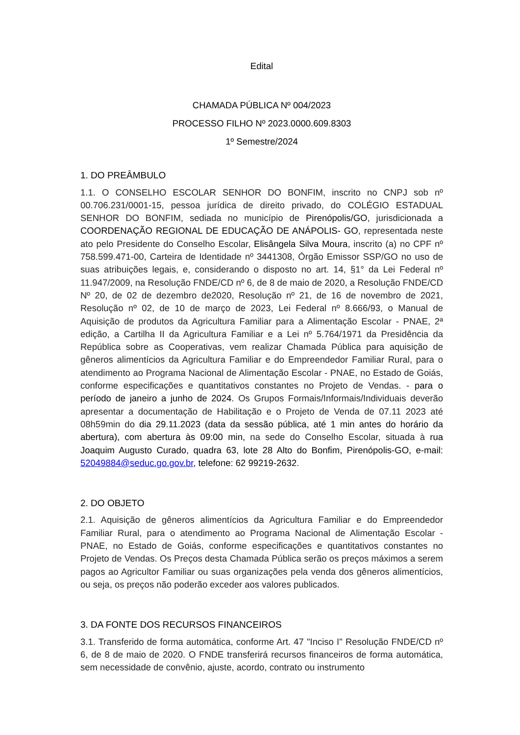Edital
CHAMADA PÚBLICA Nº 004/2023
PROCESSO FILHO Nº 2023.0000.609.8303
1º Semestre/2024
1. DO PREÂMBULO
1.1. O CONSELHO ESCOLAR SENHOR DO BONFIM, inscrito no CNPJ sob nº 00.706.231/0001-15, pessoa jurídica de direito privado, do COLÉGIO ESTADUAL SENHOR DO BONFIM, sediada no município de Pirenópolis/GO, jurisdicionada a COORDENAÇÃO REGIONAL DE EDUCAÇÃO DE ANÁPOLIS- GO, representada neste ato pelo Presidente do Conselho Escolar, Elisângela Silva Moura, inscrito (a) no CPF nº 758.599.471-00, Carteira de Identidade nº 3441308, Órgão Emissor SSP/GO no uso de suas atribuições legais, e, considerando o disposto no art. 14, §1° da Lei Federal nº 11.947/2009, na Resolução FNDE/CD nº 6, de 8 de maio de 2020, a Resolução FNDE/CD Nº 20, de 02 de dezembro de2020, Resolução nº 21, de 16 de novembro de 2021, Resolução nº 02, de 10 de março de 2023, Lei Federal nº 8.666/93, o Manual de Aquisição de produtos da Agricultura Familiar para a Alimentação Escolar - PNAE, 2ª edição, a Cartilha II da Agricultura Familiar e a Lei nº 5.764/1971 da Presidência da República sobre as Cooperativas, vem realizar Chamada Pública para aquisição de gêneros alimentícios da Agricultura Familiar e do Empreendedor Familiar Rural, para o atendimento ao Programa Nacional de Alimentação Escolar - PNAE, no Estado de Goiás, conforme especificações e quantitativos constantes no Projeto de Vendas. - para o período de janeiro a junho de 2024. Os Grupos Formais/Informais/Individuais deverão apresentar a documentação de Habilitação e o Projeto de Venda de 07.11 2023 até 08h59min do dia 29.11.2023 (data da sessão pública, até 1 min antes do horário da abertura), com abertura às 09:00 min, na sede do Conselho Escolar, situada à rua Joaquim Augusto Curado, quadra 63, lote 28 Alto do Bonfim, Pirenópolis-GO, e-mail: 52049884@seduc.go.gov.br, telefone: 62 99219-2632.
2. DO OBJETO
2.1. Aquisição de gêneros alimentícios da Agricultura Familiar e do Empreendedor Familiar Rural, para o atendimento ao Programa Nacional de Alimentação Escolar - PNAE, no Estado de Goiás, conforme especificações e quantitativos constantes no Projeto de Vendas. Os Preços desta Chamada Pública serão os preços máximos a serem pagos ao Agricultor Familiar ou suas organizações pela venda dos gêneros alimentícios, ou seja, os preços não poderão exceder aos valores publicados.
3. DA FONTE DOS RECURSOS FINANCEIROS
3.1. Transferido de forma automática, conforme Art. 47 "Inciso I" Resolução FNDE/CD nº 6, de 8 de maio de 2020. O FNDE transferirá recursos financeiros de forma automática, sem necessidade de convênio, ajuste, acordo, contrato ou instrumento